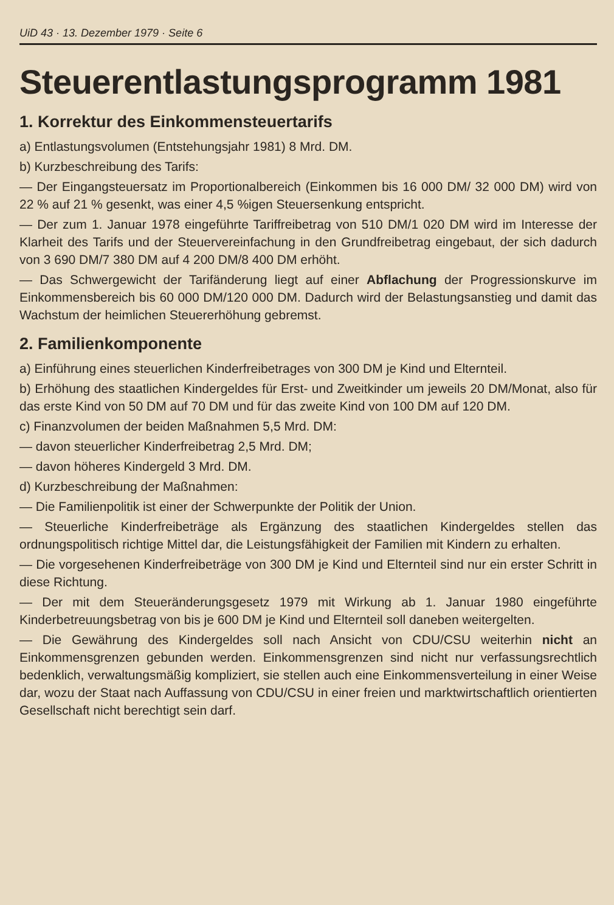UiD 43 · 13. Dezember 1979 · Seite 6
Steuerentlastungsprogramm 1981
1. Korrektur des Einkommensteuertarifs
a) Entlastungsvolumen (Entstehungsjahr 1981) 8 Mrd. DM.
b) Kurzbeschreibung des Tarifs:
— Der Eingangsteuersatz im Proportionalbereich (Einkommen bis 16 000 DM/ 32 000 DM) wird von 22 % auf 21 % gesenkt, was einer 4,5 %igen Steuersenkung entspricht.
— Der zum 1. Januar 1978 eingeführte Tariffreibetrag von 510 DM/1 020 DM wird im Interesse der Klarheit des Tarifs und der Steuervereinfachung in den Grundfreibetrag eingebaut, der sich dadurch von 3 690 DM/7 380 DM auf 4 200 DM/8 400 DM erhöht.
— Das Schwergewicht der Tarifänderung liegt auf einer Abflachung der Progressionskurve im Einkommensbereich bis 60 000 DM/120 000 DM. Dadurch wird der Belastungsanstieg und damit das Wachstum der heimlichen Steuererhöhung gebremst.
2. Familienkomponente
a) Einführung eines steuerlichen Kinderfreibetrages von 300 DM je Kind und Elternteil.
b) Erhöhung des staatlichen Kindergeldes für Erst- und Zweitkinder um jeweils 20 DM/Monat, also für das erste Kind von 50 DM auf 70 DM und für das zweite Kind von 100 DM auf 120 DM.
c) Finanzvolumen der beiden Maßnahmen 5,5 Mrd. DM:
— davon steuerlicher Kinderfreibetrag 2,5 Mrd. DM;
— davon höheres Kindergeld 3 Mrd. DM.
d) Kurzbeschreibung der Maßnahmen:
— Die Familienpolitik ist einer der Schwerpunkte der Politik der Union.
— Steuerliche Kinderfreibeträge als Ergänzung des staatlichen Kindergeldes stellen das ordnungspolitisch richtige Mittel dar, die Leistungsfähigkeit der Familien mit Kindern zu erhalten.
— Die vorgesehenen Kinderfreibeträge von 300 DM je Kind und Elternteil sind nur ein erster Schritt in diese Richtung.
— Der mit dem Steueränderungsgesetz 1979 mit Wirkung ab 1. Januar 1980 eingeführte Kinderbetreuungsbetrag von bis je 600 DM je Kind und Elternteil soll daneben weitergelten.
— Die Gewährung des Kindergeldes soll nach Ansicht von CDU/CSU weiterhin nicht an Einkommensgrenzen gebunden werden. Einkommensgrenzen sind nicht nur verfassungsrechtlich bedenklich, verwaltungsmäßig kompliziert, sie stellen auch eine Einkommensverteilung in einer Weise dar, wozu der Staat nach Auffassung von CDU/CSU in einer freien und marktwirtschaftlich orientierten Gesellschaft nicht berechtigt sein darf.